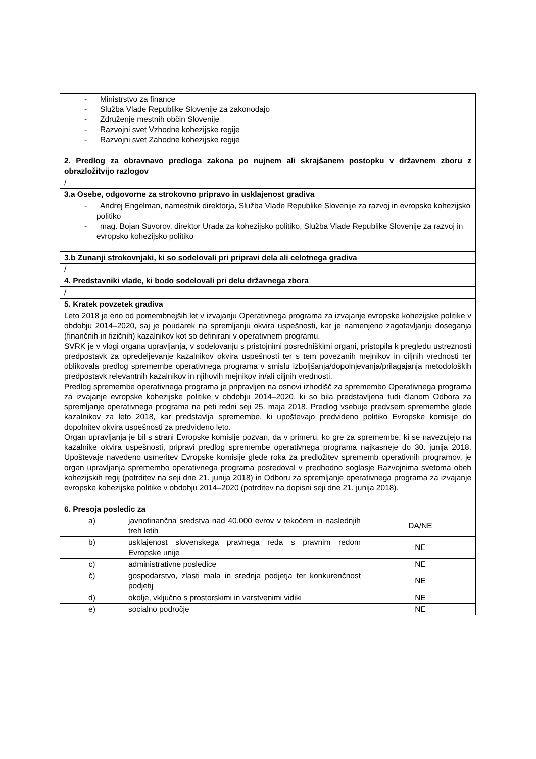| - Ministrstvo za finance - Služba Vlade Republike Slovenije za zakonodajo - Združenje mestnih občin Slovenije - Razvojni svet Vzhodne kohezijske regije - Razvojni svet Zahodne kohezijske regije | | |
| 2. Predlog za obravnavo predloga zakona po nujnem ali skrajšanem postopku v državnem zboru z obrazložitvijo razlogov | | |
| / | | |
| 3.a Osebe, odgovorne za strokovno pripravo in usklajenost gradiva | | |
| - Andrej Engelman, namestnik direktorja, Služba Vlade Republike Slovenije za razvoj in evropsko kohezijsko politiko - mag. Bojan Suvorov, direktor Urada za kohezijsko politiko, Služba Vlade Republike Slovenije za razvoj in evropsko kohezijsko politiko | | |
| 3.b Zunanji strokovnjaki, ki so sodelovali pri pripravi dela ali celotnega gradiva | | |
| / | | |
| 4. Predstavniki vlade, ki bodo sodelovali pri delu državnega zbora | | |
| / | | |
| 5. Kratek povzetek gradiva | | |
| Leto 2018 je eno od pomembnejših let v izvajanju Operativnega programa za izvajanje evropske kohezijske politike v obdobju 2014–2020, saj je poudarek na spremljanju okvira uspešnosti, kar je namenjeno zagotavljanju doseganja (finančnih in fizičnih) kazalnikov kot so definirani v operativnem programu. SVRK je v vlogi organa upravljanja, v sodelovanju s pristojnimi posredniškimi organi, pristopila k pregledu ustreznosti predpostavk za opredeljevanje kazalnikov okvira uspešnosti ter s tem povezanih mejnikov in ciljnih vrednosti ter oblikovala predlog spremembe operativnega programa v smislu izboljšanja/dopolnjevanja/prilagajanja metodoloških predpostavk relevantnih kazalnikov in njihovih mejnikov in/ali ciljnih vrednosti. Predlog spremembe operativnega programa je pripravljen na osnovi izhodišč za spremembo Operativnega programa za izvajanje evropske kohezijske politike v obdobju 2014–2020, ki so bila predstavljena tudi članom Odbora za spremljanje operativnega programa na peti redni seji 25. maja 2018. Predlog vsebuje predvsem spremembe glede kazalnikov za leto 2018, kar predstavlja spremembe, ki upoštevajo predvideno politiko Evropske komisije do dopolnitev okvira uspešnosti za predvideno leto. Organ upravljanja je bil s strani Evropske komisije pozvan, da v primeru, ko gre za spremembe, ki se navezujejo na kazalnike okvira uspešnosti, pripravi predlog spremembe operativnega programa najkasneje do 30. junija 2018. Upoštevaje navedeno usmeritev Evropske komisije glede roka za predložitev sprememb operativnih programov, je organ upravljanja spremembo operativnega programa posredoval v predhodno soglasje Razvojnima svetoma obeh kohezijskih regij (potrditev na seji dne 21. junija 2018) in Odboru za spremljanje operativnega programa za izvajanje evropske kohezijske politike v obdobju 2014–2020 (potrditev na dopisni seji dne 21. junija 2018). | | |
| 6. Presoja posledic za | | |
| a) | javnofinančna sredstva nad 40.000 evrov v tekočem in naslednjih treh letih | DA/NE |
| b) | usklajenost slovenskega pravnega reda s pravnim redom Evropske unije | NE |
| c) | administrativne posledice | NE |
| č) | gospodarstvo, zlasti mala in srednja podjetja ter konkurenčnost podjetij | NE |
| d) | okolje, vključno s prostorskimi in varstvenimi vidiki | NE |
| e) | socialno področje | NE |